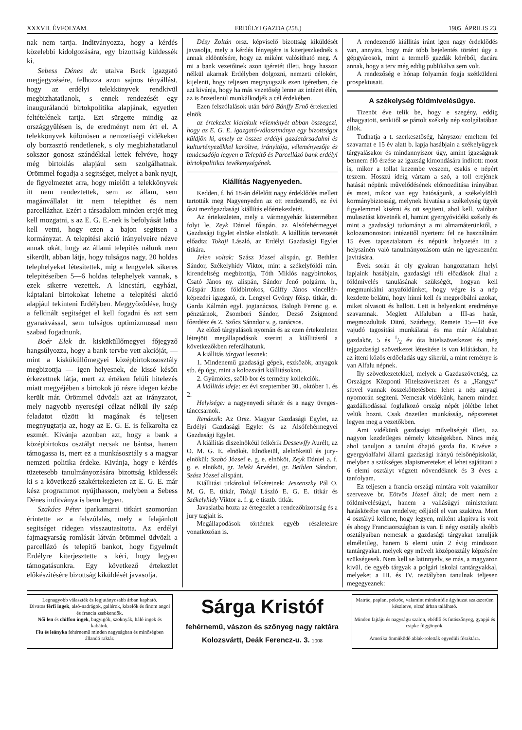XXXVII. ÉVFOLYAM. ERDÉLYI GAZDA (258.) 1905. ÁPRILIS 23.
nak nem tartja. Inditványozza, hogy a kérdés közelebbi kidolgozására, egy bizottság küldessék ki.
Sebess Dénes dr. utalva Beck igazgató megjegyzésére, felhozza azon sajnos tényállást, hogy az erdélyi telekkönyvek rendkivül megbizhatatlanok, s ennek rendezését egy inaugurálandó birtokpolitika alapjának, egyetlen feltételének tartja. Ezt sürgette mindig az országgyűlésen is, de eredményt nem ért el. A telekkönyvek különösen a nemzetiségi vidékeken oly borzasztó rendetlenek, s oly megbizhatatlanul sokszor gonosz szándékkal lettek felvéve, hogy még birtoklás alapjául sem szolgálhatnak. Örömmel fogadja a segitséget, melyet a bank nyujt, de figyelmeztet arra, hogy mielőtt a telekkönyvek itt nem rendeztettek, sem az állam, sem magánvállalat itt nem telepithet és nem parcellázhat. Ezért a társadalom minden erejét meg kell mozgatni, s az E. G. E.-nek is befolyását latba kell vetni, hogy ezen a bajon segitsen a kormányzat. A telepitési akció irányelveire nézve annak okát, hogy az állami telepités nálunk nem sikerült, abban látja, hogy tulságos nagy, 20 holdas telephelyeket létesitettek, mig a lengyelek sikeres telepitéseiben 5—6 holdas telephelyek vannak, s ezek sikerre vezettek. A kincstári, egyházi, káptalani birtokokat lehetne a telepitési akció alapjául tekinteni Erdélyben. Meggyőződése, hogy a felkinált segitséget el kell fogadni és azt sem gyanakvással, sem tulságos optimizmussal nem szabad fogadnunk.
Boér Elek dr. kisküküllőmegyei főjegyző hangsúlyozza, hogy a bank tervbe vett akcióját, — mint a kisküküllőmegyei középbirtokososztály megbizottja — igen helyesnek, de kissé későn érkezettnek látja, mert az értéken felüli hitelezés miatt megyéjében a birtokok jó része idegen kézbe került már. Örömmel üdvözli azt az irányzatot, mely nagyobb nyereségi célzat nélkül ily szép feladatot tűzött ki magának és teljesen megnyugtatja az, hogy az E. G. E. is felkarolta ez eszmét. Kivánja azonban azt, hogy a bank a középbirtokos osztályt necsak ne bántsa, hanem támogassa is, mert ez a munkásosztály s a magyar nemzeti politika érdeke. Kivánja, hogy e kérdés tüzetesebb tanulmányozására bizottság küldessék ki s a következő szakértekezleten az E. G. E. már kész programmot nyújthasson, melyben a Sebess Dénes inditványa is benn legyen.
Szakács Péter iparkamarai titkárt szomorúan érintette az a felszólalás, mely a felajánlott segitséget ridegen visszautasitotta. Az erdélyi fajmagyarság romlását látván örömmel üdvözli a parcellázó és telepitő bankot, hogy figyelmét Erdélyre kiterjesztette s kéri, hogy legyen támogatásunkra. Egy következő értekezlet előkészitésére bizottság kiküldését javasolja.
Désy Zoltán orsz. képviselő bizottság kiküldését javasolja, mely a kérdés lényegére is kiterjeszkednék s annak eldöntésére, hogy az miként valósitható meg. A mi a bank vezetőinek azon igéretét illeti, hogy haszon nélkül akarnak Erdélyben dolgozni, nemzeti célokért, kijelenti, hogy teljesen megnyugszik ezen igéretben, de azt kivánja, hogy ha más vezetőség lenne az intézet élén, az is önzetlenül munkálkodjék a cél érdekében.
Ezen felszólalások után báró Bánffy Ernő értekezleti elnök
az értekezlet kialakult véleményét abban összegezi, hogy az E. G. E. igazgató-választmánya egy bizottságot küldjön ki, amely az összes erdélyi gazdatársadalmi és kulturtényezőkkel karöltve, irányitója, véleményezője és tanácsadója legyen a Telepitő és Parcellázó bank erdélyi birtokpolitikai tevékenységének.
Kiállítás Nagyenyeden.
Kedden, f. hó 18-án délelőtt nagy érdeklődés mellett tartották meg Nagyenyeden az ott rendezendő, ez évi őszi mezőgazdasági kiállítás előértekezletét.
Az értekezleten, mely a vármegyeház kistermében folyt le, Zeyk Dániel főispán, az Alsófehérmegyei Gazdasági Egylet elnöke elnökölt. A kiállítás tervezetét előadta: Tokaji László, az Erdélyi Gazdasági Egylet titkára.
Jelen voltak: Szász József alispán, gr. Bethlen Sándor, Székelyhidy Viktor, mint a székelyföldi min. kirendeltség megbizottja, Tóth Miklós nagybirtokos, Csató János ny. alispán, Sándor Jenő polgárm. h., Gáspár János földbirtokos, Gálffy János vincellér-képezdei igazgató, dr. Lengyel György főisp. titkár, dr. Garda Kálmán egyl. jogtanácsos, Balogh Ferenc g. e. pénztárnok, Zsombori Sándor, Dezső Zsigmond főerdész és Z. Szőcs Sánndor v. g. tanácsos.
Az előző tárgyalások nyomán és az ezen értekezleten létrejött megállapodások szerint a kiállitásról a következőkben referálhatunk.
A kiállitás tárgyai lesznek:
1. Mindenemű gazdasági gépek, eszközök, anyagok stb. ép úgy, mint a kolozsvári kiállitásokon.
2. Gyümölcs, szőlő bor és termény kollekciók.
A kiállitás ideje: ez évi szeptember 30., október 1. és 2.
Helyisége: a nagyenyedi sétatér és a nagy üveges-tánccsarnok.
Rendezik: Az Orsz. Magyar Gazdasági Egylet, az Erdélyi Gazdasági Egylet és az Alsófehérmegyei Gazdasági Egylet.
A kiállitás diszelnökéül felkérik Dessewffy Aurélt, az O. M. G. E. elnökét. Elnökeiül, alelnökeiül és jury-elnökül: Szabó József e. g. e. elnököt, Zeyk Dániel a. f. g. e. elnököt, gr. Teleki Árvédet, gr. Bethlen Sándort, Szász József alispánt.
Kiállitási titkárokul felkéretnek: Jeszenszky Pál O. M. G. E. titkár, Tokaji László E. G. E. titkár és Székelyhidy Viktor a. f. g. e tisztb. titkár.
Javaslatba hozta az értegezlet a rendezőbizottság és a jury tagjait is.
Megállapodások történtek egyéb részletekre vonatkozóan is.
A rendezendő kiállitás iránt igen nagy érdeklődés van, annyira, hogy már több bejelentés történt úgy a gépgyárosok, mint a termelő gazdák köréből, dacára annak, hogy a terv még eddig publikálva sem volt.
A rendezőség e hónap folyamán fogja szétküldeni prospektusait.
A székelység földmivelésügye.
Tizenöt éve telik be, hogy e szegény, eddig elhagyatott, senkitől se pártolt székely nép szolgálatában állok.
Tudhatja a t. szerkesztőség, hányszor emeltem fel szavamat e 15 év alatt b. lapja hasábjain a székelyügyek tárgyalásakor és mindannyiszor úgy, amint igazságnak bennem élő érzése az igazság kimondására inditott: most is, mikor a tollat kezembe veszem, csakis e népért teszem. Hosszú ideig vártam a szó, a toll erejének hatását népünk művelődésének előmozditása irányában és most, mikor van egy hatóságunk, a székelyföldi kormánybiztosság, melynek hivatása a székelység ügyét figyelemmel kisérni és ott segiteni, ahol kell, valóban mulasztást követnék el, hamint gyergyóvidéki székely és mint a gazdasági tudományt a mi almamáterünktől, a kolozsmonostori intézettől nyertem: fel ne használnám 15 éves tapasztalatom és népünk helyzetén itt a helyszinén való tanulmányozásom után ne igyekezném javitására.
Évek során át oly gyakran hangoztattam helyi lapjaink hasábjain, gazdasági téli előadások által a földmivelés tanulásának szükségét, hogyan kell megmunkálni anyaföldünket, hogy végre is a nép kezdette belátni, hogy hinni kell és megpróbálni azokat, miket olvasott és hallott. Lett is helyenkint eredménye szavamnak. Meglett Alfaluban a III-as határ, megmozdultak Ditró, Szárhegy, Remete 15—18 éve vajudó tagositási munkálatai és ma már Alfaluban gazdakör, 5 és 1/2 év óta hitelszövetkezet és még tejgazdasági szövetkezet létesitése is van kilátásban, ha az itteni közös erdőeladás ugy sikerül, a mint reménye is van Alfalu népnek.
Ily szövetkezetekkel, melyek a Gazdaszövetség, az Országos Központi Hitelszövetkezet és a „Hangya“ stbvel vannak összeköttetésben: lehet a nép anyagi nyomorán segiteni. Nemcsak vidékünk, hanem minden gazdálkodással foglalkozó ország népét jólétbe lehet velük hozni. Csak önzetlen munkásság, népszeretet legyen meg a vezetőkben.
Ami vidékünk gazdasági műveltségét illeti, az nagyon kezdetleges némely községekben. Nincs még ahol tanuljon a tanulni óhajtó gazda fia. Kivéve a gyergyóalfalvi állami gazdasági irányú felsőnépiskolát, melyben a szükséges alapismereteket el lehet sajátitani a 6 elemi osztályt végzett növendéknek és 3 éves a tanfolyam.
Ez teljesen a francia országi mintára volt valamikor szervezve br. Eötvös József által; de mert nem a földmivelésügyi, hanem a vallásügyi ministerium hatáskörébe van rendelve; céljától el van szakitva. Mert 4 osztályú kellene, hogy legyen, miként alapitva is volt és ahogy Franciaországban is van. E négy osztály alsóbb osztályaiban nemcsak a gazdasági tárgyakat tanulják elméletileg, hanem 6 elemi után 2 évig mindazon tantárgyakat. melyek egy müvelt középosztály képzésére szükségesek. Nem kell se latinnyelv, se más, a magyaron kivül, de egyéb tárgyak a polgári iskolai tantárgyakkal, melyeket a III. és IV. osztályban tanulnak teljesen megegyeznek:
Legnagyobb választék és legjutányosabb árban kapható.
Divatos férfi ingek, alsó-nadrágok, gallérok, kézelők és finom angol és francia zsebkendők.
Női len és chiffon ingek, bugyigók, szoknyák, háló ingek és kabátok.
Fiu és leányka fehérnemű minden nagyságban és minőségben állandó raktár.
Sárga Kristóf
fehérnemű, vászon és szőnyeg nagy raktára
Kolozsvártt, Deák Ferencz-u. 3. 1008
Matrác, paplan, pokróc, valamint mindenféle ágyhuzat szakszerüen késziteve, olcsó árban található.
Minden fajtáju és nagyságu szalon, ebédlő és futószőnyeg, gyapjú és csipke függönyök.
Amerika önmüködő ablak-roletták egyedüli főraktára.